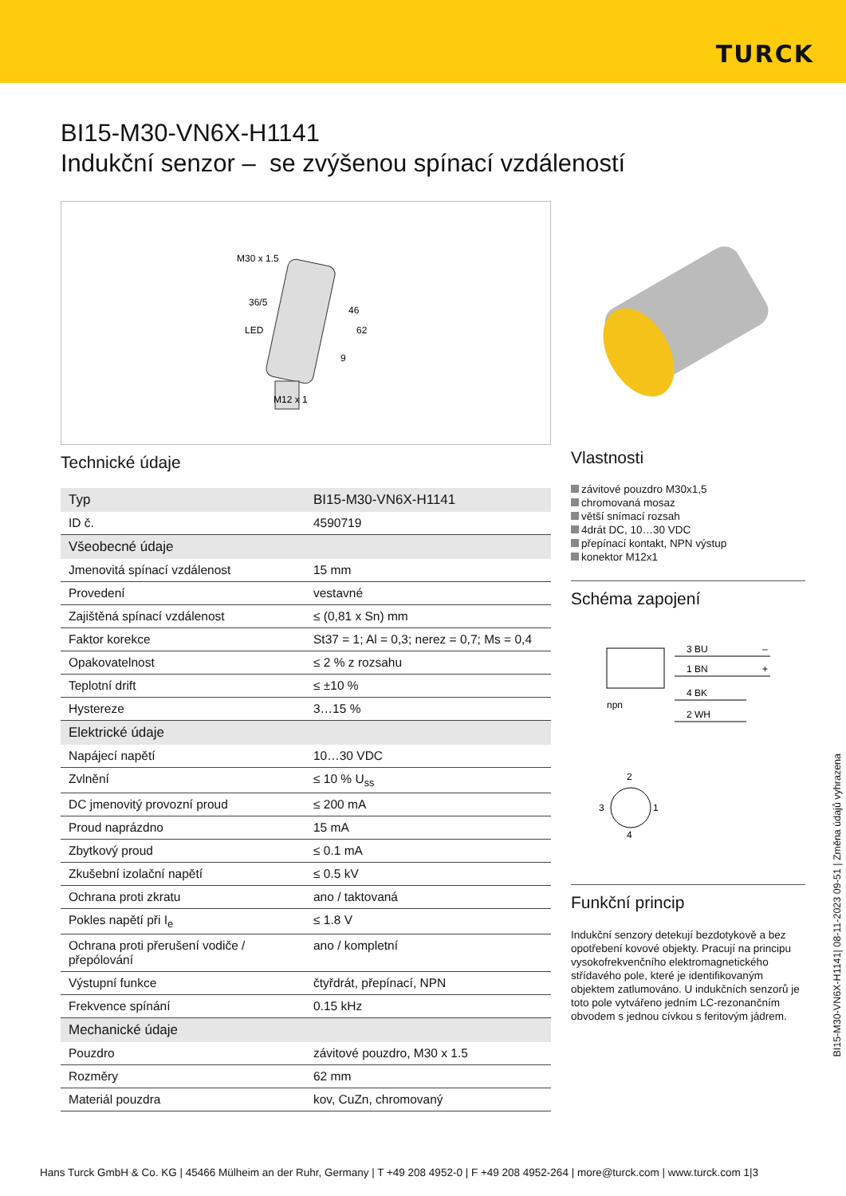TURCK
BI15-M30-VN6X-H1141
Indukční senzor – se zvýšenou spínací vzdáleností
M30 x 1.5
36/5
LED
46
62
9
M12 x 1
Technické údaje
| Typ | BI15-M30-VN6X-H1141 |
| ID č. | 4590719 |
| Všeobecné údaje | |
| Jmenovitá spínací vzdálenost | 15 mm |
| Provedení | vestavné |
| Zajištěná spínací vzdálenost | ≤ (0,81 x Sn) mm |
| Faktor korekce | St37 = 1; Al = 0,3; nerez = 0,7; Ms = 0,4 |
| Opakovatelnost | ≤ 2 % z rozsahu |
| Teplotní drift | ≤ ±10 % |
| Hystereze | 3…15 % |
| Elektrické údaje | |
| Napájecí napětí | 10…30 VDC |
| Zvlnění | ≤ 10 % U<sub>ss</sub> |
| DC jmenovitý provozní proud | ≤ 200 mA |
| Proud naprázdno | 15 mA |
| Zbytkový proud | ≤ 0.1 mA |
| Zkušební izolační napětí | ≤ 0.5 kV |
| Ochrana proti zkratu | ano / taktovaná |
| Pokles napětí při I<sub>e</sub> | ≤ 1.8 V |
| Ochrana proti přerušení vodiče / přepólování | ano / kompletní |
| Výstupní funkce | čtyřdrát, přepínací, NPN |
| Frekvence spínání | 0.15 kHz |
| Mechanické údaje | |
| Pouzdro | závitové pouzdro, M30 x 1.5 |
| Rozměry | 62 mm |
| Materiál pouzdra | kov, CuZn, chromovaný |
Vlastnosti
závitové pouzdro M30x1,5
chromovaná mosaz
větší snímací rozsah
4drát DC, 10…30 VDC
přepínací kontakt, NPN výstup
konektor M12x1
Schéma zapojení
3 BU
–
1 BN
+
4 BK
2 WH
npn
2
1
3
4
Funkční princip
Indukční senzory detekují bezdotykově a bez opotřebení kovové objekty. Pracují na principu vysokofrekvenčního elektromagnetického střídavého pole, které je identifikovaným objektem zatlumováno. U indukčních senzorů je toto pole vytvářeno jedním LC-rezonančním obvodem s jednou cívkou s feritovým jádrem.
BI15-M30-VN6X-H1141| 08-11-2023 09-51 | Změna údajů vyhrazena
Hans Turck GmbH & Co. KG | 45466 Mülheim an der Ruhr, Germany | T +49 208 4952-0 | F +49 208 4952-264 | more@turck.com | www.turck.com 1|3